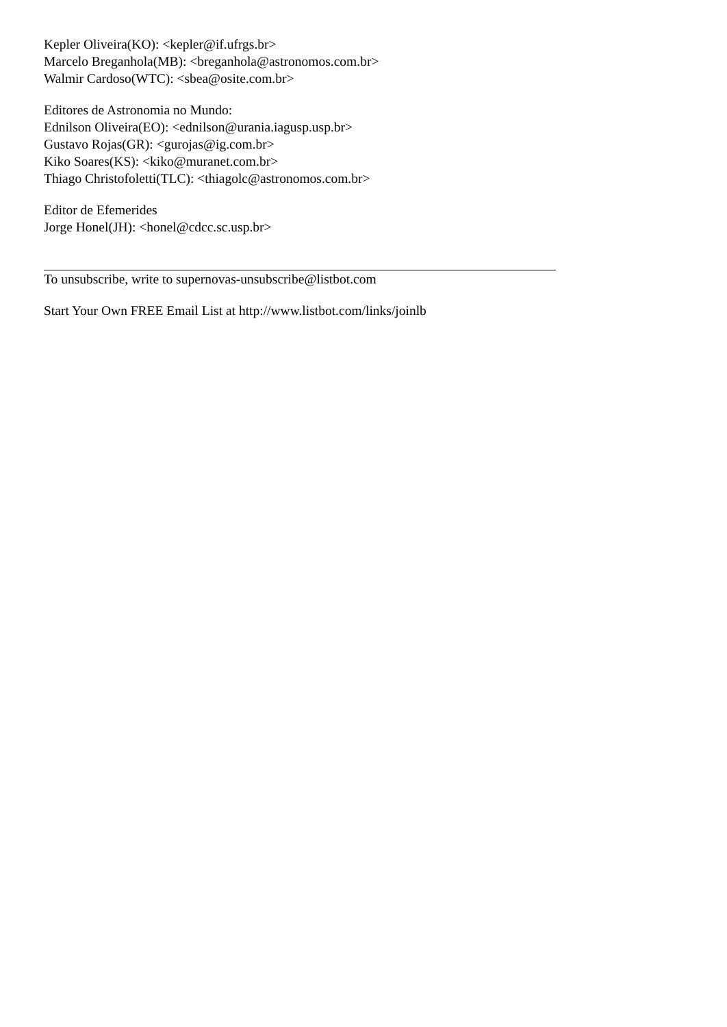Kepler Oliveira(KO): <kepler@if.ufrgs.br>
Marcelo Breganhola(MB): <breganhola@astronomos.com.br>
Walmir Cardoso(WTC): <sbea@osite.com.br>
Editores de Astronomia no Mundo:
Ednilson Oliveira(EO): <ednilson@urania.iagusp.usp.br>
Gustavo Rojas(GR): <gurojas@ig.com.br>
Kiko Soares(KS): <kiko@muranet.com.br>
Thiago Christofoletti(TLC): <thiagolc@astronomos.com.br>
Editor de Efemerides
Jorge Honel(JH): <honel@cdcc.sc.usp.br>
To unsubscribe, write to supernovas-unsubscribe@listbot.com
Start Your Own FREE Email List at http://www.listbot.com/links/joinlb